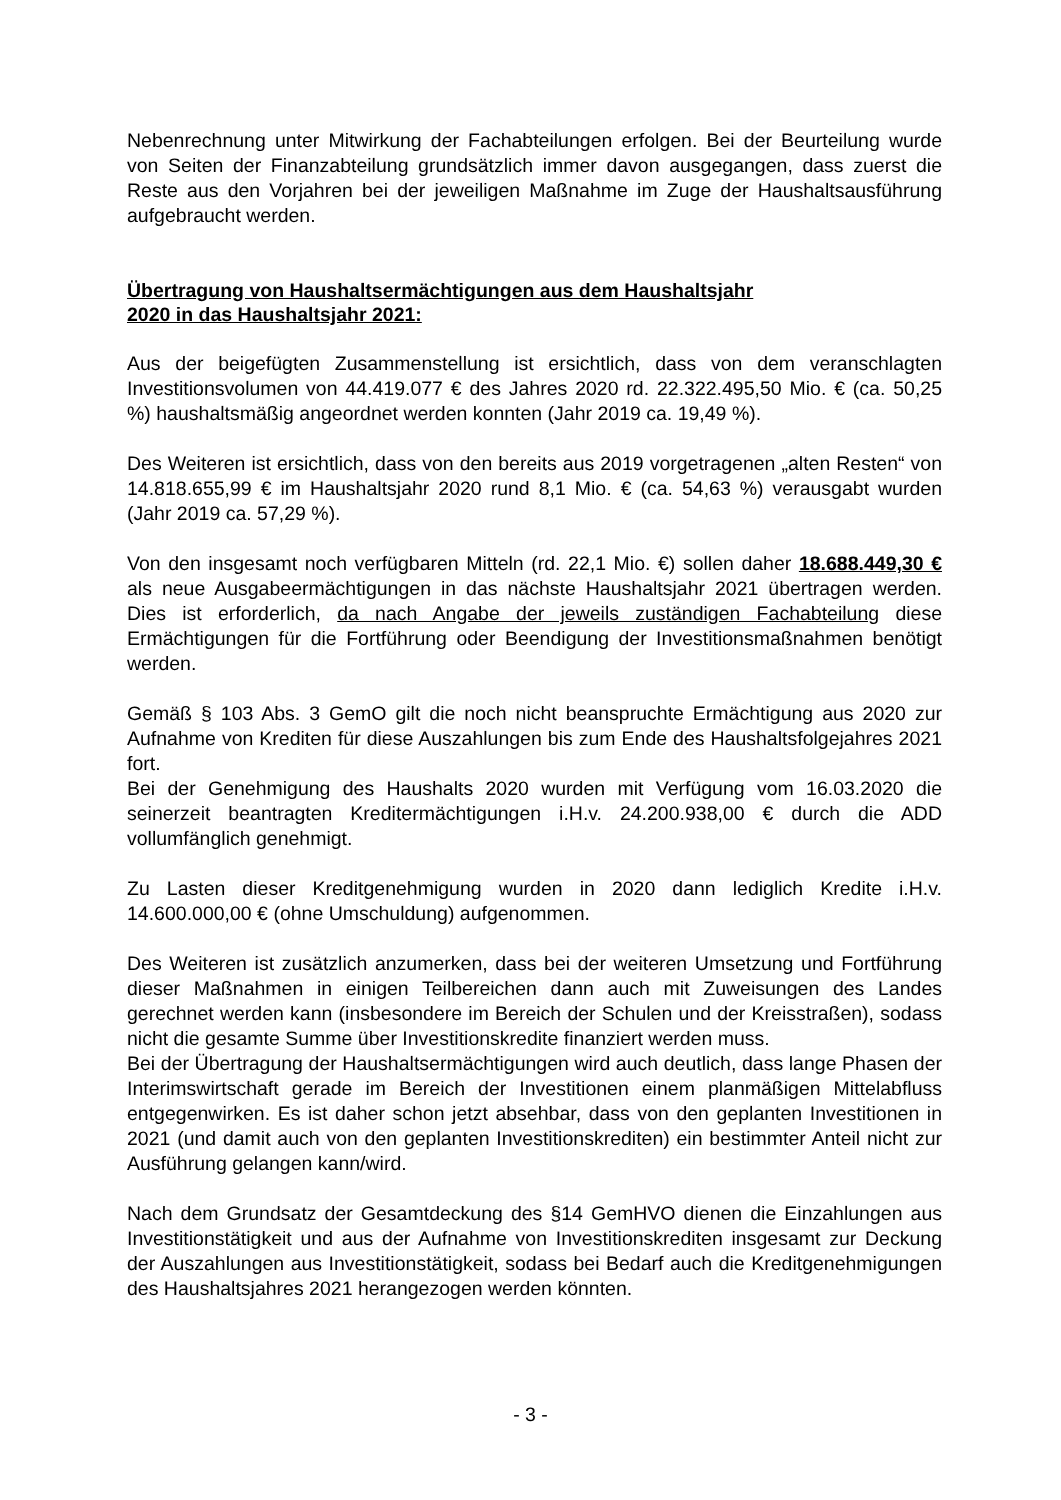Nebenrechnung unter Mitwirkung der Fachabteilungen erfolgen. Bei der Beurteilung wurde von Seiten der Finanzabteilung grundsätzlich immer davon ausgegangen, dass zuerst die Reste aus den Vorjahren bei der jeweiligen Maßnahme im Zuge der Haushaltsausführung aufgebraucht werden.
Übertragung von Haushaltsermächtigungen aus dem Haushaltsjahr
2020 in das Haushaltsjahr 2021:
Aus der beigefügten Zusammenstellung ist ersichtlich, dass von dem veranschlagten Investitionsvolumen von 44.419.077 € des Jahres 2020 rd. 22.322.495,50 Mio. € (ca. 50,25 %) haushaltsmäßig angeordnet werden konnten (Jahr 2019 ca. 19,49 %).
Des Weiteren ist ersichtlich, dass von den bereits aus 2019 vorgetragenen „alten Resten“ von 14.818.655,99 € im Haushaltsjahr 2020 rund 8,1 Mio. € (ca. 54,63 %) verausgabt wurden (Jahr 2019 ca. 57,29 %).
Von den insgesamt noch verfügbaren Mitteln (rd. 22,1 Mio. €) sollen daher 18.688.449,30 € als neue Ausgabeermächtigungen in das nächste Haushaltsjahr 2021 übertragen werden. Dies ist erforderlich, da nach Angabe der jeweils zuständigen Fachabteilung diese Ermächtigungen für die Fortführung oder Beendigung der Investitionsmaßnahmen benötigt werden.
Gemäß § 103 Abs. 3 GemO gilt die noch nicht beanspruchte Ermächtigung aus 2020 zur Aufnahme von Krediten für diese Auszahlungen bis zum Ende des Haushaltsfolgejahres 2021 fort.
Bei der Genehmigung des Haushalts 2020 wurden mit Verfügung vom 16.03.2020 die seinerzeit beantragten Kreditermächtigungen i.H.v. 24.200.938,00 € durch die ADD vollumfänglich genehmigt.
Zu Lasten dieser Kreditgenehmigung wurden in 2020 dann lediglich Kredite i.H.v. 14.600.000,00 € (ohne Umschuldung) aufgenommen.
Des Weiteren ist zusätzlich anzumerken, dass bei der weiteren Umsetzung und Fortführung dieser Maßnahmen in einigen Teilbereichen dann auch mit Zuweisungen des Landes gerechnet werden kann (insbesondere im Bereich der Schulen und der Kreisstraßen), sodass nicht die gesamte Summe über Investitionskredite finanziert werden muss.
Bei der Übertragung der Haushaltsermächtigungen wird auch deutlich, dass lange Phasen der Interimswirtschaft gerade im Bereich der Investitionen einem planmäßigen Mittelabfluss entgegenwirken. Es ist daher schon jetzt absehbar, dass von den geplanten Investitionen in 2021 (und damit auch von den geplanten Investitionskrediten) ein bestimmter Anteil nicht zur Ausführung gelangen kann/wird.
Nach dem Grundsatz der Gesamtdeckung des §14 GemHVO dienen die Einzahlungen aus Investitionstätigkeit und aus der Aufnahme von Investitionskrediten insgesamt zur Deckung der Auszahlungen aus Investitionstätigkeit, sodass bei Bedarf auch die Kreditgenehmigungen des Haushaltsjahres 2021 herangezogen werden könnten.
- 3 -